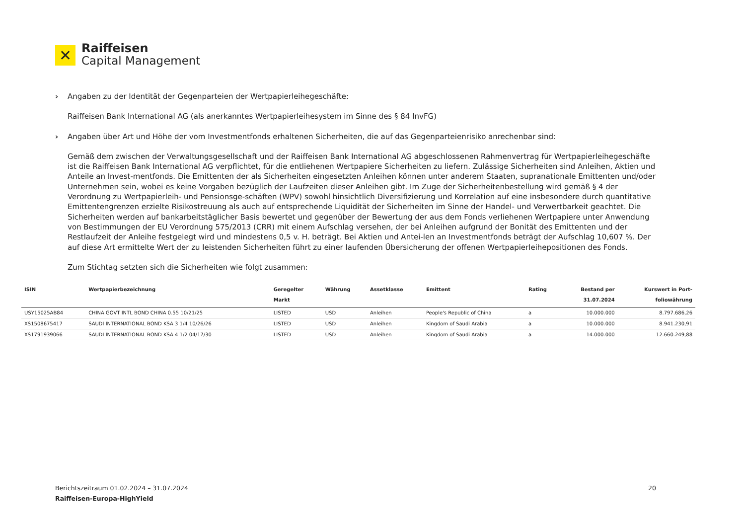✕
Raiffeisen
Capital Management
› Angaben zu der Identität der Gegenparteien der Wertpapierleihegeschäfte:
Raiffeisen Bank International AG (als anerkanntes Wertpapierleihesystem im Sinne des § 84 InvFG)
› Angaben über Art und Höhe der vom Investmentfonds erhaltenen Sicherheiten, die auf das Gegenparteienrisiko anrechenbar sind:
Gemäß dem zwischen der Verwaltungsgesellschaft und der Raiffeisen Bank International AG abgeschlossenen Rahmenvertrag für Wertpapierleihegeschäfte ist die Raiffeisen Bank International AG verpflichtet, für die entliehenen Wertpapiere Sicherheiten zu liefern. Zulässige Sicherheiten sind Anleihen, Aktien und Anteile an Invest-mentfonds. Die Emittenten der als Sicherheiten eingesetzten Anleihen können unter anderem Staaten, supranationale Emittenten und/oder Unternehmen sein, wobei es keine Vorgaben bezüglich der Laufzeiten dieser Anleihen gibt. Im Zuge der Sicherheitenbestellung wird gemäß § 4 der Verordnung zu Wertpapierleih- und Pensionsge-schäften (WPV) sowohl hinsichtlich Diversifizierung und Korrelation auf eine insbesondere durch quantitative Emittentengrenzen erzielte Risikostreuung als auch auf entsprechende Liquidität der Sicherheiten im Sinne der Handel- und Verwertbarkeit geachtet. Die Sicherheiten werden auf bankarbeitstäglicher Basis bewertet und gegenüber der Bewertung der aus dem Fonds verliehenen Wertpapiere unter Anwendung von Bestimmungen der EU Verordnung 575/2013 (CRR) mit einem Aufschlag versehen, der bei Anleihen aufgrund der Bonität des Emittenten und der Restlaufzeit der Anleihe festgelegt wird und mindestens 0,5 v. H. beträgt. Bei Aktien und Antei-len an Investmentfonds beträgt der Aufschlag 10,607 %. Der auf diese Art ermittelte Wert der zu leistenden Sicherheiten führt zu einer laufenden Übersicherung der offenen Wertpapierleihepositionen des Fonds.
Zum Stichtag setzten sich die Sicherheiten wie folgt zusammen:
| ISIN | Wertpapierbezeichnung | Geregelter Markt | Währung | Assetklasse | Emittent | Rating | Bestand per 31.07.2024 | Kurswert in Port- foliowährung |
| --- | --- | --- | --- | --- | --- | --- | --- | --- |
| USY15025AB84 | CHINA GOVT INTL BOND CHINA 0.55 10/21/25 | LISTED | USD | Anleihen | People's Republic of China | a | 10.000.000 | 8.797.686,26 |
| XS1508675417 | SAUDI INTERNATIONAL BOND KSA 3 1/4 10/26/26 | LISTED | USD | Anleihen | Kingdom of Saudi Arabia | a | 10.000.000 | 8.941.230,91 |
| XS1791939066 | SAUDI INTERNATIONAL BOND KSA 4 1/2 04/17/30 | LISTED | USD | Anleihen | Kingdom of Saudi Arabia | a | 14.000.000 | 12.660.249,88 |
Berichtszeitraum 01.02.2024 – 31.07.2024 20
Raiffeisen-Europa-HighYield